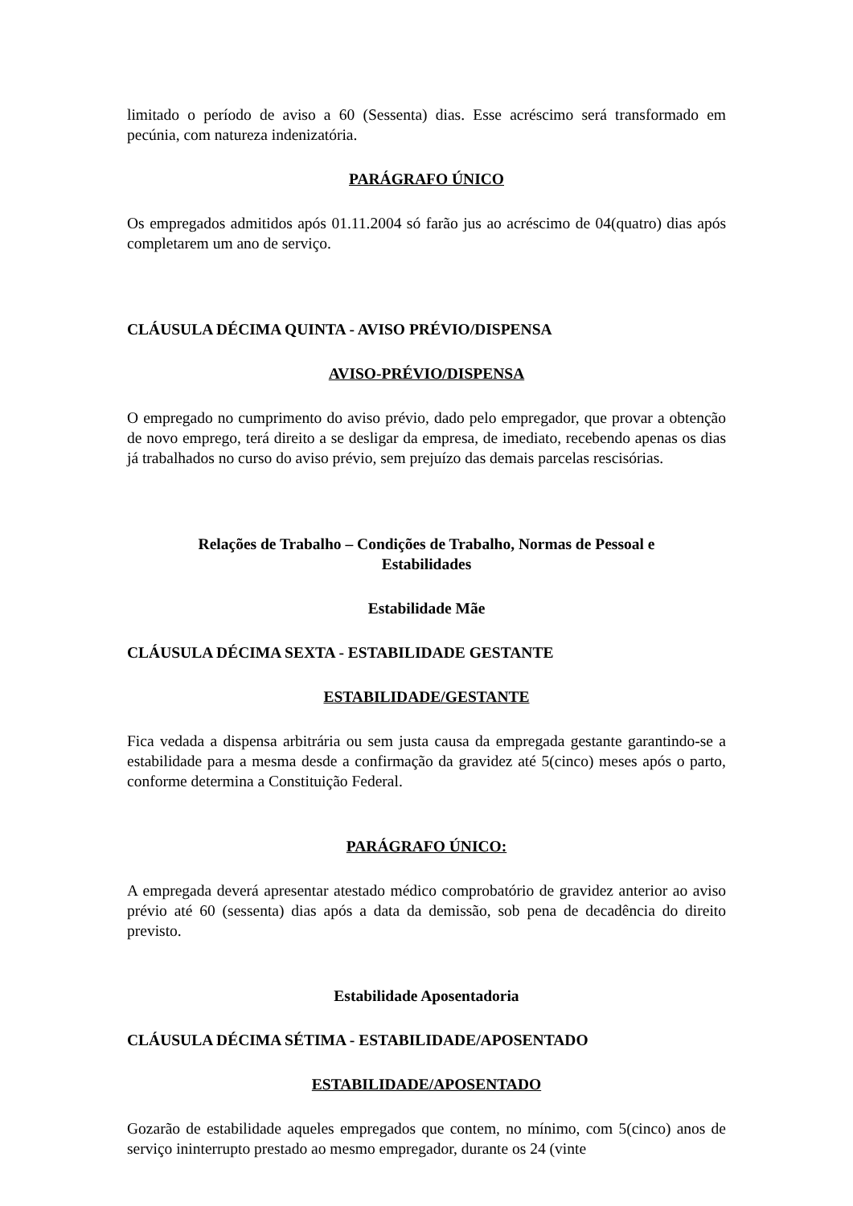limitado o período de aviso a 60 (Sessenta) dias. Esse acréscimo será transformado em pecúnia, com natureza indenizatória.
PARÁGRAFO ÚNICO
Os empregados admitidos após 01.11.2004 só farão jus ao acréscimo de 04(quatro) dias após completarem um ano de serviço.
CLÁUSULA DÉCIMA QUINTA - AVISO PRÉVIO/DISPENSA
AVISO-PRÉVIO/DISPENSA
O empregado no cumprimento do aviso prévio, dado pelo empregador, que provar a obtenção de novo emprego, terá direito a se desligar da empresa, de imediato, recebendo apenas os dias já trabalhados no curso do aviso prévio, sem prejuízo das demais parcelas rescisórias.
Relações de Trabalho – Condições de Trabalho, Normas de Pessoal e
Estabilidades
Estabilidade Mãe
CLÁUSULA DÉCIMA SEXTA - ESTABILIDADE GESTANTE
ESTABILIDADE/GESTANTE
Fica vedada a dispensa arbitrária ou sem justa causa da empregada gestante garantindo-se a estabilidade para a mesma desde a confirmação da gravidez até 5(cinco) meses após o parto, conforme determina a Constituição Federal.
PARÁGRAFO ÚNICO:
A empregada deverá apresentar atestado médico comprobatório de gravidez anterior ao aviso prévio até 60 (sessenta) dias após a data da demissão, sob pena de decadência do direito previsto.
Estabilidade Aposentadoria
CLÁUSULA DÉCIMA SÉTIMA - ESTABILIDADE/APOSENTADO
ESTABILIDADE/APOSENTADO
Gozarão de estabilidade aqueles empregados que contem, no mínimo, com 5(cinco) anos de serviço ininterrupto prestado ao mesmo empregador, durante os 24 (vinte